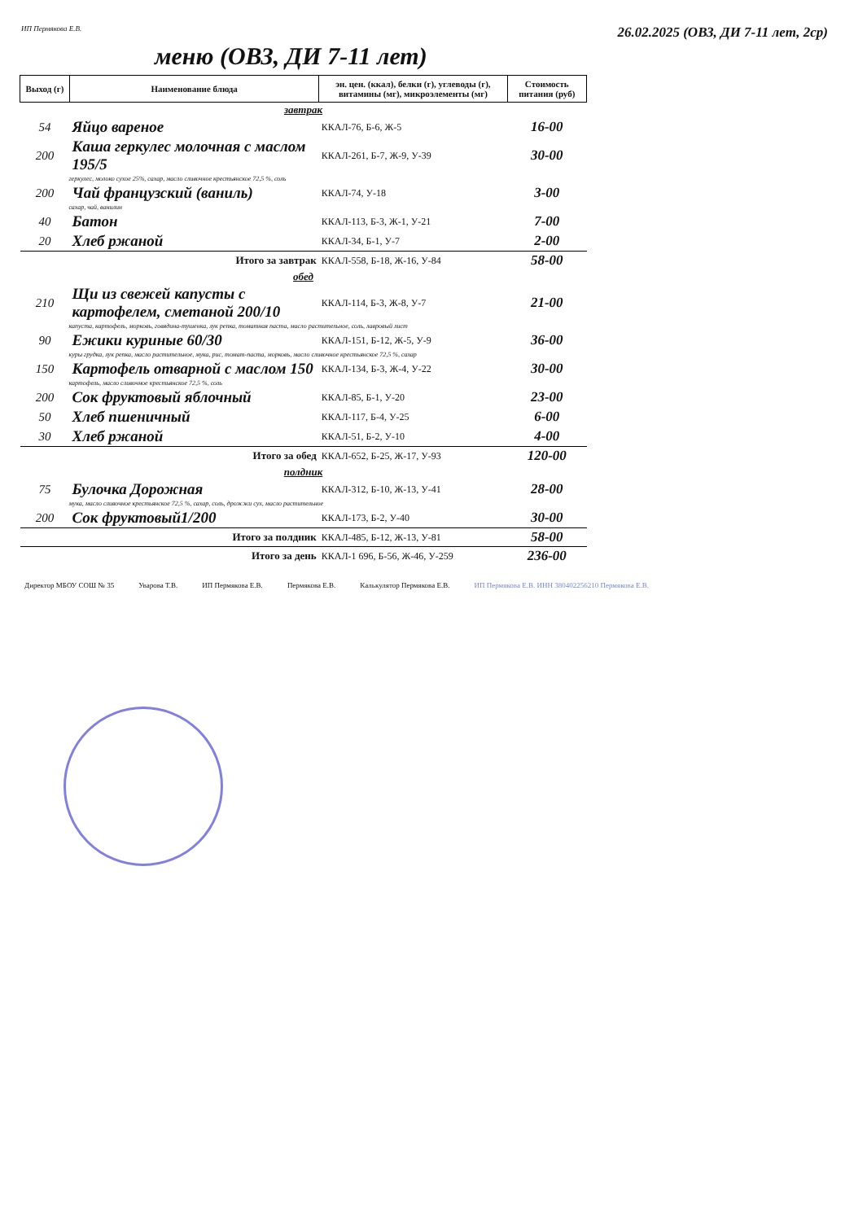ИП Пермякова Е.В. 26.02.2025 (ОВЗ, ДИ 7-11 лет, 2ср)
меню (ОВЗ, ДИ 7-11 лет)
| Выход (г) | Наименование блюда | эн. цен. (ккал), белки (г), углеводы (г), витамины (мг), микроэлементы (мг) | Стоимость питания (руб) |
| --- | --- | --- | --- |
| завтрак | | | |
| 54 | Яйцо вареное | ККАЛ-76, Б-6, Ж-5 | 16-00 |
| 200 | Каша геркулес молочная с маслом 195/5 | ККАЛ-261, Б-7, Ж-9, У-39 | 30-00 |
| геркулес, молоко сухое 25%, сахар, масло сливочное крестьянское 72,5 %, соль | | | |
| 200 | Чай французский (ваниль) | ККАЛ-74, У-18 | 3-00 |
| сахар, чай, ванилин | | | |
| 40 | Батон | ККАЛ-113, Б-3, Ж-1, У-21 | 7-00 |
| 20 | Хлеб ржаной | ККАЛ-34, Б-1, У-7 | 2-00 |
| Итого за завтрак | | ККАЛ-558, Б-18, Ж-16, У-84 | 58-00 |
| обед | | | |
| 210 | Щи из свежей капусты с картофелем, сметаной 200/10 | ККАЛ-114, Б-3, Ж-8, У-7 | 21-00 |
| капуста, картофель, морковь, говядина-тушенка, лук репка, томатная паста, масло растительное, соль, лавровый лист | | | |
| 90 | Ежики куриные 60/30 | ККАЛ-151, Б-12, Ж-5, У-9 | 36-00 |
| куры грудка, лук репка, масло растительное, мука, рис, томат-паста, морковь, масло сливочное крестьянское 72,5 %, сахар | | | |
| 150 | Картофель отварной с маслом 150 | ККАЛ-134, Б-3, Ж-4, У-22 | 30-00 |
| картофель, масло сливочное крестьянское 72,5 %, соль | | | |
| 200 | Сок фруктовый яблочный | ККАЛ-85, Б-1, У-20 | 23-00 |
| 50 | Хлеб пшеничный | ККАЛ-117, Б-4, У-25 | 6-00 |
| 30 | Хлеб ржаной | ККАЛ-51, Б-2, У-10 | 4-00 |
| Итого за обед | | ККАЛ-652, Б-25, Ж-17, У-93 | 120-00 |
| полдник | | | |
| 75 | Булочка Дорожная | ККАЛ-312, Б-10, Ж-13, У-41 | 28-00 |
| мука, масло сливочное крестьянское 72,5 %, сахар, соль, дрожжи сух, масло растительное | | | |
| 200 | Сок фруктовый1/200 | ККАЛ-173, Б-2, У-40 | 30-00 |
| Итого за полдник | | ККАЛ-485, Б-12, Ж-13, У-81 | 58-00 |
| Итого за день | | ККАЛ-1 696, Б-56, Ж-46, У-259 | 236-00 |
Директор МБОУ СОШ № 35 Уварова Т.В. ИП Пермякова Е.В. Пермякова Е.В. Калькулятор Пермякова Е.В. ИП Пермякова Е.В. ИНН 380402256210 Пермякова Е.В.